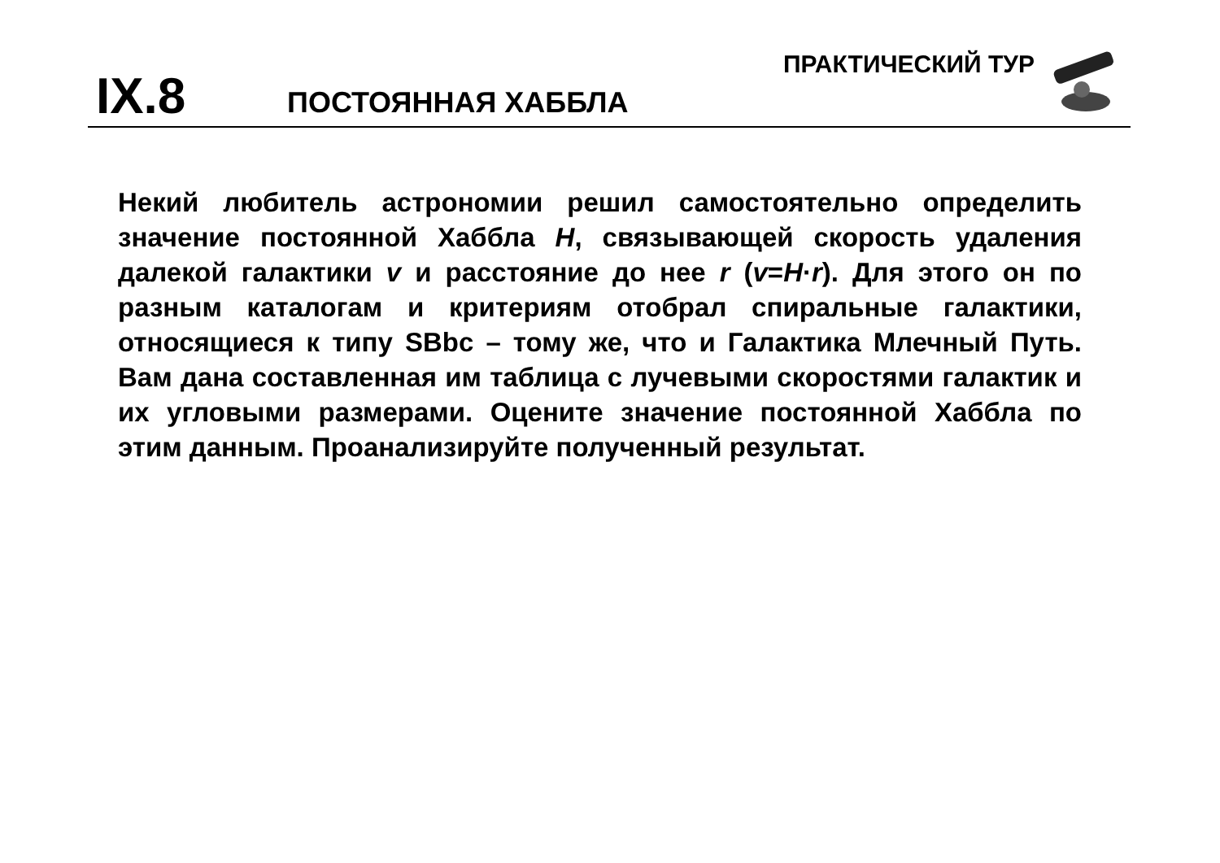ПРАКТИЧЕСКИЙ ТУР
IX.8 ПОСТОЯННАЯ ХАББЛА
Некий любитель астрономии решил самостоятельно определить значение постоянной Хаббла H, связывающей скорость удаления далекой галактики v и расстояние до нее r (v=H·r). Для этого он по разным каталогам и критериям отобрал спиральные галактики, относящиеся к типу SBbc – тому же, что и Галактика Млечный Путь. Вам дана составленная им таблица с лучевыми скоростями галактик и их угловыми размерами. Оцените значение постоянной Хаббла по этим данным. Проанализируйте полученный результат.